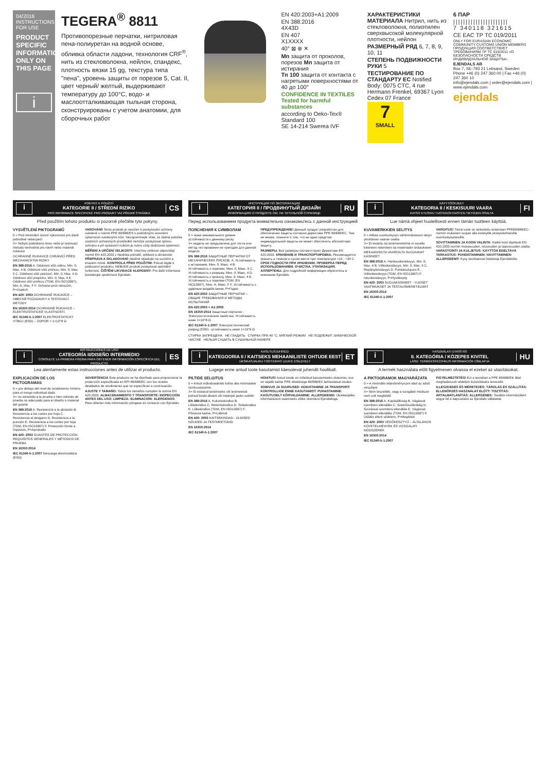04/2016
INSTRUCTIONS FOR USE
PRODUCT SPECIFIC INFORMATION ONLY ON THIS PAGE
i
TEGERA<sup>®</sup> 8811
Противопорезные перчатки, нитриловая пена-полиуретан на водной основе, обливка области ладони, технология CRF<sup>®</sup>, нить из стекловолокна, нейлон, спандекс, плотность вязки 15 gg, текстура типа "пена", уровень защиты от порезов 5, Cat. II, цвет черный/ желтый, выдерживают температуру до 100°C, водо- и маслоотталкивающая тыльная сторона, сконструированы с учетом анатомии, для сборочных работ
EN 420:2003+A1:2009
EN 388:2016
4X43D
EN 407
X1XXXX
40° ⊠ ⊗ ✕
Мп защита от проколов, порезов Мп защита от истирания
Тп 100 защита от контакта с нагретыми поверхностями от 40 до 100°
CONFIDENCE IN TEXTILES
Tested for harmful substances
according to Oeko-Tex® Standard 100
SE 14-214 Swerea IVF
ХАРАКТЕРИСТИКИ МАТЕРИАЛА Нитрил, нить из стекловолокна, полиэтилен сверхвысокой молекулярной плотности, нейлон
РАЗМЕРНЫЙ РЯД 6, 7, 8, 9, 10, 11
СТЕПЕНЬ ПОДВИЖНОСТИ РУКИ 5
ТЕСТИРОВАНИЕ ПО СТАНДАРТУ ЕС Notified Body: 0075 CTC, 4 rue Hermann Frenkel, 69367 Lyon Cedex 07 France
7
SMALL
6 ПАР
||||||||||||||||||||||
7 340118 321615
CE EAC ТР ТС 019/2011
ONLY FOR EURASIAN ECONOMIC COMMUNITY CUSTOMS UNION MEMBERS ПРОДУКЦИЯ СООТВЕТСТВУЕТ ТРЕБОВАНИЯМ ТР ТС 019/2011 «О БЕЗОПАСНОСТИ СРЕДСТВ ИНДИВИДУАЛЬНОЙ ЗАЩИТЫ».
EJENDALS AB
Box 7, SE-793 21 Leksand, Sweden
Phone +46 (0) 247 360 00 | Fax +46 (0) 247 360 10
info@ejendals.com | order@ejendals.com | www.ejendals.com
ejendals
i
POKYNY K POUŽITÍ
KATEGORIE II / STŘEDNÍ RIZIKO
PRO INFORMACE SPECIFICKÉ PRO PRODUKT VIZ PŘEDNÍ STRÁNKA
CS
Před použitím tohoto produktu si pozorně přečtěte tyto pokyny.
VYSVĚTLENÍ PIKTOGRAMŮ
0 = Pod minimální úrovní výkonnosti pro dané jednotlivé nebezpečí
X= Nebylo podrobeno testu nebo je testovací metoda nevhodná pro návrh nebo materiál rukavice
OCHRANNÉ RUKAVICE CHRÁNÍCÍ PŘED MECHANICKÝMI RIZIKY
EN 388:2016 A. Odolnost vůči oděru, Min. 0; Max. 4 B. Odolnost vůči prořezu, Min. 0; Max. 5 C. Odolnost vůči petržení, Min. 0; Max. 4 D. Odolnost vůči propichu, Min. 0; Max. 4 E. Odolnost vůči prořezu (TDM, EN ISO13997), Min. A; Max. F F. Ochrana proti nárazům, P=Úspěch
EN 420: 2003 OCHRANNÉ RUKAVICE – OBECNÉ POŽADAVKY A TESTOVACÍ METODY
EN 16350:2014 OCHRANNÉ RUKAVICE – ELEKTROSTATICKÉ VLASTNOSTI.
IEC 61340-5-1:2007 ELEKTROSTATICKÝ VÝBOJ (ESD) – ODPOR < 1×10^8 Ω
VAROVÁNÍ! Tento produkt je navržen k poskytování ochrany uvedené v normě PPE 89/686/ES s podrobnými úrovněmi výkonnosti uvedenými níže. Nezapomínejte však, že žádná položka osobních ochranných prostředků nemůže poskytovat úplnou ochranu a při vystavení rizikům je nutno vždy dodržovat opatrnost.
MĚŘENÍ A URČENÍ VELIKOSTI: Všechny velikosti odpovídají normě EN 420:2003 z hlediska pohodlí, velikosti a obratnosti. PŘEPRAVA A SKLADOVÁNÍ: Ideálně skladujte na suchém a tmavém místě. KONTROLA PŘED POUŽITÍM: Pokud dojde k poškození produktu, NEBUDE produkt poskytovat optimální funkčnost. ČIŠTĚNÍ LIKVIDACE ALERGENY: Pro další informace kontaktujte společnost Ejendals.
i
ИНСТРУКЦИЯ ПО ЭКСПЛУАТАЦИИ
КАТЕГОРИЯ II / ПРОДВИНУТЫЙ ДИЗАЙН
ИНФОРМАЦИЮ О ПРОДУКТЕ СМ. НА ТИТУЛЬНОЙ СТРАНИЦЕ
RU
Перед использованием продукта внимательно ознакомьтесь с данной инструкцией
ПОЯСНЕНИЯ К СИМВОЛАМ
0 = ниже минимального уровня устойчивости к данному риску
X= модель не предъявлена для теста или метод тестирования не пригоден для данной модели
EN 388:2016 ЗАЩИТНЫЕ ПЕРЧАТКИ ОТ МЕХАНИЧЕСКИХ РИСКОВ. A. Устойчивость к истиранию, Мин. 0; Макс. 4 B. Устойчивость к порезам, Мин. 0; Макс. 5 C. Устойчивость к разрыву, Мин. 0; Макс. 4 D. Устойчивость к проколу, Мин. 0; Макс. 4 E. Устойчивость к порезам (TDM, EN ISO13997), Мин. A; Макс. F F. Устойчивость к ударным воздействиям, P=Годно
EN 420:2003 ЗАЩИТНЫЕ ПЕРЧАТКИ – ОБЩИЕ ТРЕБОВАНИЯ И МЕТОДЫ ИСПЫТАНИЙ
EN 420:2003 + A1:2009
EN 16350:2014 Защитные перчатки - Электростатические свойства. Устойчивость ниже 1×10^8 Ω
IEC 61340-5-1:2007 Электростатический разряд (ESD) - устойчивость ниже 1×10^9 Ω
ПРЕДУПРЕЖДЕНИЕ! Данный продукт разработан для обеспечения защиты согласно директиве PPE 89/686/EC. Тем не менее, помните о том, что ни одно средство индивидуальной защиты не может обеспечить абсолютную защиту.
РАЗМЕРЫ. Все размеры соответствуют Директиве EN 420:2003. ХРАНЕНИЕ И ТРАНСПОРТИРОВКА. Рекомендуется хранить в темном и сухом месте при температуре +10 - +30 С. СРОК ГОДНОСТИ ПРИ ХРАНЕНИИ. ПРОВЕРКА ПЕРЕД ИСПОЛЬЗОВАНИЕМ. ОЧИСТКА. УТИЛИЗАЦИЯ. АЛЛЕРГЕНЫ. Для подробной информации обратитесь в компанию Ejendals.
СТИРКА ЗАПРЕЩЕНА НЕ ГЛАДИТЬ СТИРКА ПРИ 40 °C, МЯГКИЙ РЕЖИМ НЕ ПОДЛЕЖИТ ХИМИЧЕСКОЙ ЧИСТКЕ НЕЛЬЗЯ СУШИТЬ В СУШИЛЬНОЙ КАМЕРЕ
i
KÄYTTÖOHJEET
KATEGORIA II / KESKISUURI VAARA
KATSO ETUSIVU TUOTEKOHTAISTEN TIETOJEN OSALTA
FI
Lue nämä ohjeet huolellisesti ennen tämän tuotteen käyttöä.
KUVAMERKKIEN SELITYS
0 = Alittaa suorituskyvyn vähimmäistason tietyn yksittäisen vaaran osalta
X= Ei testattu tai testimenetelmä ei sovellu käsineen rakenteen tai materiaalin testaukseen
MEKAANISILTA VAAROILTA SUOJAAVAT KÄSINEET
EN 388:2016 A. Hankauskestävyys, Min. 0; Max. 4 B. Viillonkestävyys, Min. 0; Max. 5 C. Repäisykestävyys D. Puhkaisulujuus E. Viillonkestävyys (TDM, EN ISO13997) F. Iskunkestävyys, P=Hyväksytty
EN 420: 2003 SUOJAKÄSINEET - YLEISET VAATIMUKSET JA TESTAUSMENETELMÄT
EN 16350:2014
IEC 61340-5-1:2007
VAROITUS! Tämä tuote on tarkoitettu antamaan PPE89/686/EC-normin mukaisen suojan alla esitetyillä yksityiskohtaisilla suorituskykytasoilla.
SOVITTAMINEN JA KOON VALINTA: Kaikki koot täyttävät EN 420:2003-normin mukavuuden, istuvuuden ja taipuisuuden osalta. VARASTOINTI JA KULJETUS: KÄYTTÖÄ EDELTÄVÄ TARKASTUS: PUHDISTAMINEN: HÄVITTÄMINEN: ALLERGEENIT: Kysy tarvittaessa lisätietoja Ejendalsilta.
i
INSTRUCCIONES DE USO
CATEGORÍA II/DISEÑO INTERMEDIO
CONSULTE LA PRIMERA PÁGINA PARA OBTENER INFORMACIÓN ESPECÍFICA DEL PRODUCTO
ES
Lea atentamente estas instrucciones antes de utilizar el producto.
EXPLICACIÓN DE LOS PICTOGRAMAS
0 = por debajo del nivel de rendimiento mínimo para el riesgo individual dado
X= no sometido a la prueba o bien método de prueba no adecuado para el diseño o material del guante
EN 388:2016 A. Resistencia a la abrasión B. Resistencia a los cortes por hoja C. Resistencia al desgarro D. Resistencia a la punción E. Resistencia a los cortes por hoja (TDM, EN ISO13997) F. Protección frente a impactos, P=Aprobado
EN 420: 2003 GUANTES DE PROTECCIÓN. REQUISITOS GENERALES Y MÉTODOS DE PRUEBA
EN 16350:2014
IEC 61340-5-1:2007 Descarga electrostática (ESD)
ADVERTENCIA Este producto se ha diseñado para proporcionar la protección especificada en EPI 89/686/EC con los niveles detallados de rendimiento que se especifican a continuación.
AJUSTE Y TAMAÑO: Todos los tamaños cumplen la norma EN 420:2003. ALMACENAMIENTO Y TRANSPORTE: INSPECCIÓN ANTES DEL USO: LIMPIEZA: ELIMINACIÓN: ALÉRGENOS: Para obtener más información póngase en contacto con Ejendals.
i
KASUTUSJUHISED
KATEGOORIA II / KAITSEKS MEHAANILISTE OHTUDE EEST
ÜKSIKASJALIKU TOOTEINFO LEIATE ESILEHELT
ET
Lugege enne antud toote kasutamist käesolevat juhendit hoolikalt.
PILTIDE SELGITUS
0 = Antud individuaalriski kohta alla minimaalse toimivustaseme.
X= Ei esitatud testimiseks või testmeetod polnud kinda disaini või materjali jaoks sobilik!
EN 388:2016 A. Kulumiskindlus B. Lõikekindlus C. Rebimiskindlus D. Torkekindlus E. Lõikekindlus (TDM, EN ISO13997) F. Põrutuse kaitse, P=Läbitud
EN 420: 2003 KAITSEKINDAD - ÜLDISED NÕUDED JA TESTMEETODID
EN 16350:2014
IEC 61340-5-1:2007
HOIATUS! Antud toode on mõeldud kasutamiseks olukorras, kus on vajalik kaitse PPE direktiiviga 89/686/EC kehtestatud oludes.
SOBIVUS JA SUURUSED: HOIUSTAMINE JA TRANSPORT: KONTROLLIGE ENNE KASUTAMIST: PUHASTAMINE: KASUTUSELT KÕRVALDAMINE: ALLERGEENID: Üksikasjaliku informatsiooni saamiseks võtke ühendust Ejendalsiga.
i
HASZNÁLATI UTASÍTÁS
II. KATEGÓRIA / KÖZEPES KIVITEL
LÁSD: TERMÉKSPECIFIKUS INFORMÁCIÓK CÍMLAPJA
HU
A termék használata előtt figyelmesen olvassa el ezeket az utasításokat.
A PIKTOGRAMOK MAGYARÁZATA
0 = A minimális teljesítményszint alatt az adott veszélyre
X= Nem tesztelték, vagy a vizsgálati módszer nem volt megfelelő
EN 388:2016 A. Kopásállóság B. Vágással szembeni ellenállás C. Szakítószilárdság D. Szúrással szembeni ellenállás E. Vágással szembeni ellenállás (TDM, EN ISO13997) F. Ütődés elleni védelem, P=Megfelelt
EN 420: 2003 VÉDŐKESZTYŰ – ÁLTALÁNOS KÖVETELMÉNYEK ÉS VIZSGÁLATI MÓDSZEREK
EN 16350:2014
IEC 61340-5-1:2007
FIGYELMEZTETÉS! Ezt a terméket a PPE 89/686/EK által meghatározott védelem biztosítására tervezték.
ILLESZKEDÉS ÉS MÉRETEZÉS: TÁROLÁS ÉS SZÁLLÍTÁS: ELLENŐRZÉS HASZNÁLAT ELŐTT: TISZTÍTÁS: ÁRTALMATLANÍTÁS: ALLERGÉNEK: További információkért vegye fel a kapcsolatot az Ejendals vállalattal.